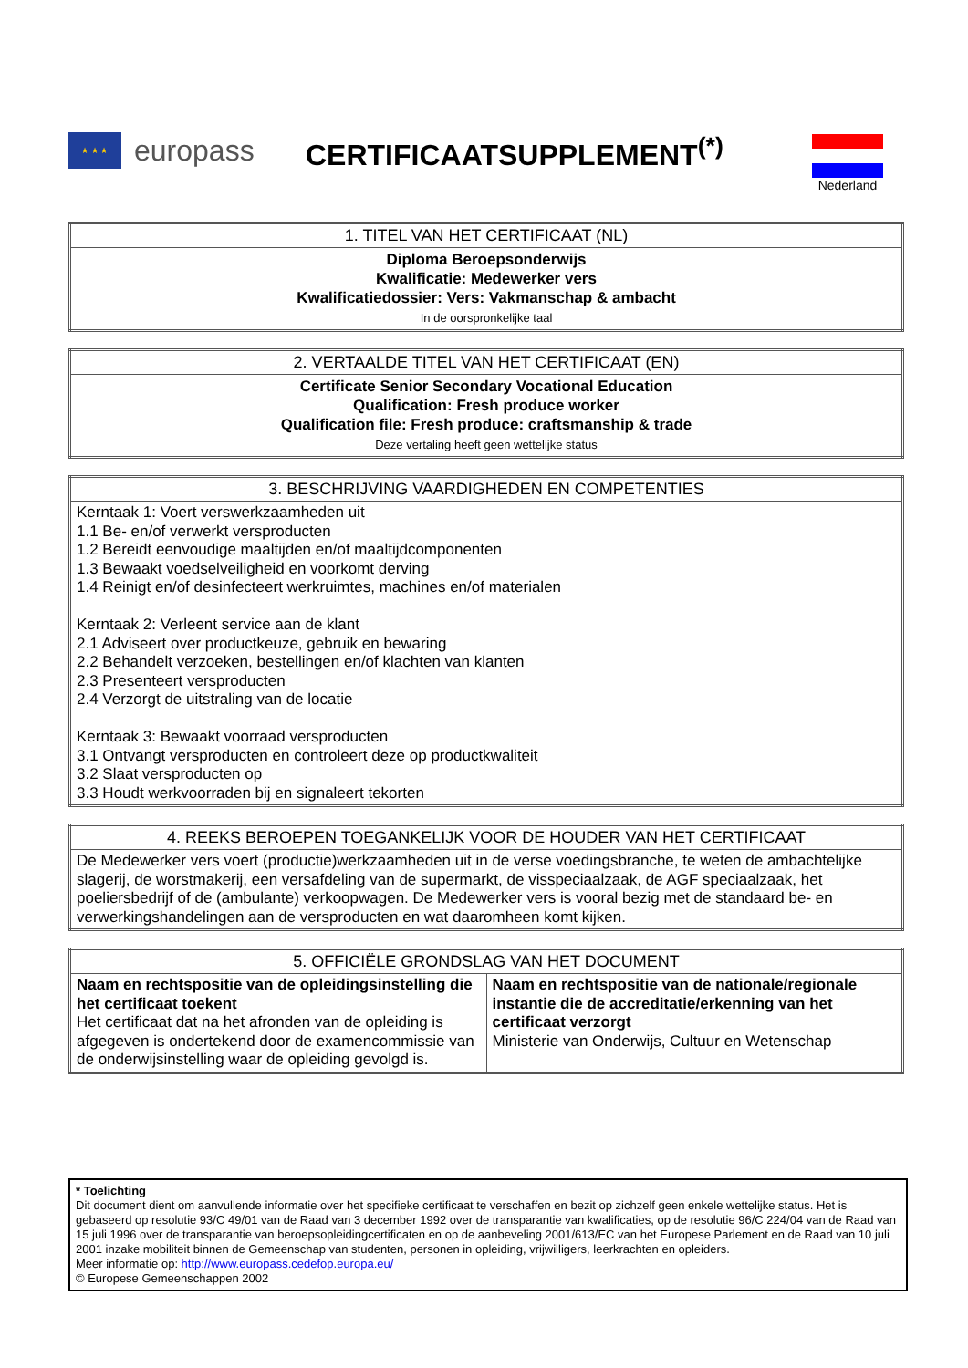★ ★ ★
europass
CERTIFICAATSUPPLEMENT<sup>(*)</sup> Nederland
| 1. TITEL VAN HET CERTIFICAAT (NL) |
| --- |
| Diploma Beroepsonderwijs Kwalificatie: Medewerker vers Kwalificatiedossier: Vers: Vakmanschap & ambacht In de oorspronkelijke taal |
| 2. VERTAALDE TITEL VAN HET CERTIFICAAT (EN) |
| --- |
| Certificate Senior Secondary Vocational Education Qualification: Fresh produce worker Qualification file: Fresh produce: craftsmanship & trade Deze vertaling heeft geen wettelijke status |
| 3. BESCHRIJVING VAARDIGHEDEN EN COMPETENTIES |
| --- |
| Kerntaak 1: Voert verswerkzaamheden uit 1.1 Be- en/of verwerkt versproducten 1.2 Bereidt eenvoudige maaltijden en/of maaltijdcomponenten 1.3 Bewaakt voedselveiligheid en voorkomt derving 1.4 Reinigt en/of desinfecteert werkruimtes, machines en/of materialen Kerntaak 2: Verleent service aan de klant 2.1 Adviseert over productkeuze, gebruik en bewaring 2.2 Behandelt verzoeken, bestellingen en/of klachten van klanten 2.3 Presenteert versproducten 2.4 Verzorgt de uitstraling van de locatie Kerntaak 3: Bewaakt voorraad versproducten 3.1 Ontvangt versproducten en controleert deze op productkwaliteit 3.2 Slaat versproducten op 3.3 Houdt werkvoorraden bij en signaleert tekorten |
| 4. REEKS BEROEPEN TOEGANKELIJK VOOR DE HOUDER VAN HET CERTIFICAAT |
| --- |
| De Medewerker vers voert (productie)werkzaamheden uit in de verse voedingsbranche, te weten de ambachtelijke slagerij, de worstmakerij, een versafdeling van de supermarkt, de visspeciaalzaak, de AGF speciaalzaak, het poeliersbedrijf of de (ambulante) verkoopwagen. De Medewerker vers is vooral bezig met de standaard be- en verwerkingshandelingen aan de versproducten en wat daaromheen komt kijken. |
| 5. OFFICIËLE GRONDSLAG VAN HET DOCUMENT | |
| --- | --- |
| Naam en rechtspositie van de opleidingsinstelling die het certificaat toekent Het certificaat dat na het afronden van de opleiding is afgegeven is ondertekend door de examencommissie van de onderwijsinstelling waar de opleiding gevolgd is. | Naam en rechtspositie van de nationale/regionale instantie die de accreditatie/erkenning van het certificaat verzorgt Ministerie van Onderwijs, Cultuur en Wetenschap |
* Toelichting
Dit document dient om aanvullende informatie over het specifieke certificaat te verschaffen en bezit op zichzelf geen enkele wettelijke status. Het is gebaseerd op resolutie 93/C 49/01 van de Raad van 3 december 1992 over de transparantie van kwalificaties, op de resolutie 96/C 224/04 van de Raad van 15 juli 1996 over de transparantie van beroepsopleidingcertificaten en op de aanbeveling 2001/613/EC van het Europese Parlement en de Raad van 10 juli 2001 inzake mobiliteit binnen de Gemeenschap van studenten, personen in opleiding, vrijwilligers, leerkrachten en opleiders.
Meer informatie op: http://www.europass.cedefop.europa.eu/
© Europese Gemeenschappen 2002